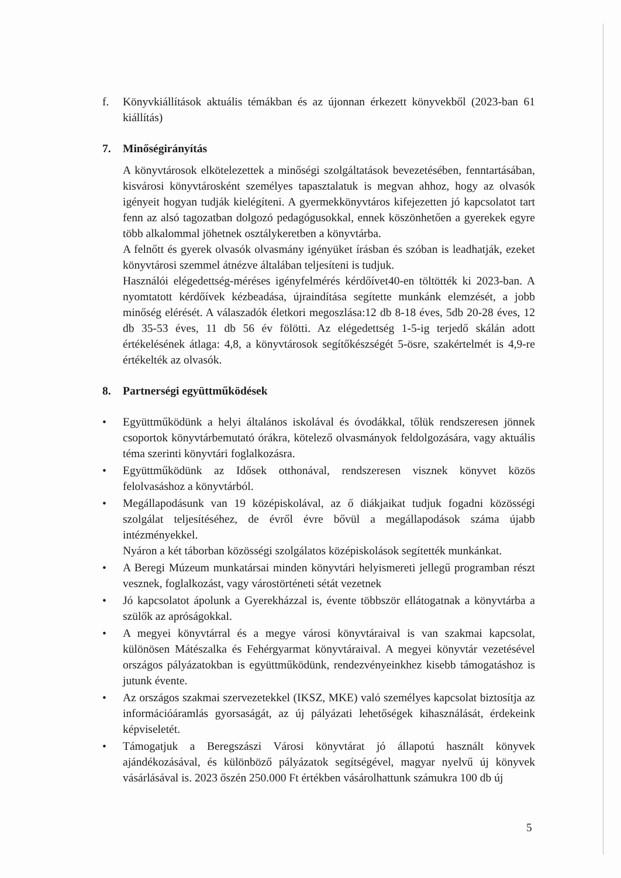f. Könyvkiállítások aktuális témákban és az újonnan érkezett könyvekből (2023-ban 61 kiállítás)
7. Minőségirányítás
A könyvtárosok elkötelezettek a minőségi szolgáltatások bevezetésében, fenntartásában, kisvárosi könyvtárosként személyes tapasztalatuk is megvan ahhoz, hogy az olvasók igényeit hogyan tudják kielégíteni. A gyermekkönyvtáros kifejezetten jó kapcsolatot tart fenn az alsó tagozatban dolgozó pedagógusokkal, ennek köszönhetően a gyerekek egyre több alkalommal jöhetnek osztálykeretben a könyvtárba.
A felnőtt és gyerek olvasók olvasmány igényüket írásban és szóban is leadhatják, ezeket könyvtárosi szemmel átnézve általában teljesíteni is tudjuk.
Használói elégedettség-méréses igényfelmérés kérdőívet40-en töltötték ki 2023-ban. A nyomtatott kérdőívek kézbeadása, újraindítása segítette munkánk elemzését, a jobb minőség elérését. A válaszadók életkori megoszlása:12 db 8-18 éves, 5db 20-28 éves, 12 db 35-53 éves, 11 db 56 év fölötti. Az elégedettség 1-5-ig terjedő skálán adott értékelésének átlaga: 4,8, a könyvtárosok segítőkészségét 5-ösre, szakértelmét is 4,9-re értékelték az olvasók.
8. Partnerségi együttműködések
• Együttműködünk a helyi általános iskolával és óvodákkal, tőlük rendszeresen jönnek csoportok könyvtárbemutató órákra, kötelező olvasmányok feldolgozására, vagy aktuális téma szerinti könyvtári foglalkozásra.
• Együttműködünk az Idősek otthonával, rendszeresen visznek könyvet közös felolvasáshoz a könyvtárból.
• Megállapodásunk van 19 középiskolával, az ő diákjaikat tudjuk fogadni közösségi szolgálat teljesítéséhez, de évről évre bővül a megállapodások száma újabb intézményekkel.
Nyáron a két táborban közösségi szolgálatos középiskolások segítették munkánkat.
• A Beregi Múzeum munkatársai minden könyvtári helyismereti jellegű programban részt vesznek, foglalkozást, vagy várostörténeti sétát vezetnek
• Jó kapcsolatot ápolunk a Gyerekházzal is, évente többször ellátogatnak a könyvtárba a szülők az apróságokkal.
• A megyei könyvtárral és a megye városi könyvtáraival is van szakmai kapcsolat, különösen Mátészalka és Fehérgyarmat könyvtáraival. A megyei könyvtár vezetésével országos pályázatokban is együttműködünk, rendezvényeinkhez kisebb támogatáshoz is jutunk évente.
• Az országos szakmai szervezetekkel (IKSZ, MKE) való személyes kapcsolat biztosítja az információáramlás gyorsaságát, az új pályázati lehetőségek kihasználását, érdekeink képviseletét.
• Támogatjuk a Beregszászi Városi könyvtárat jó állapotú használt könyvek ajándékozásával, és különböző pályázatok segítségével, magyar nyelvű új könyvek vásárlásával is. 2023 őszén 250.000 Ft értékben vásárolhattunk számukra 100 db új
5